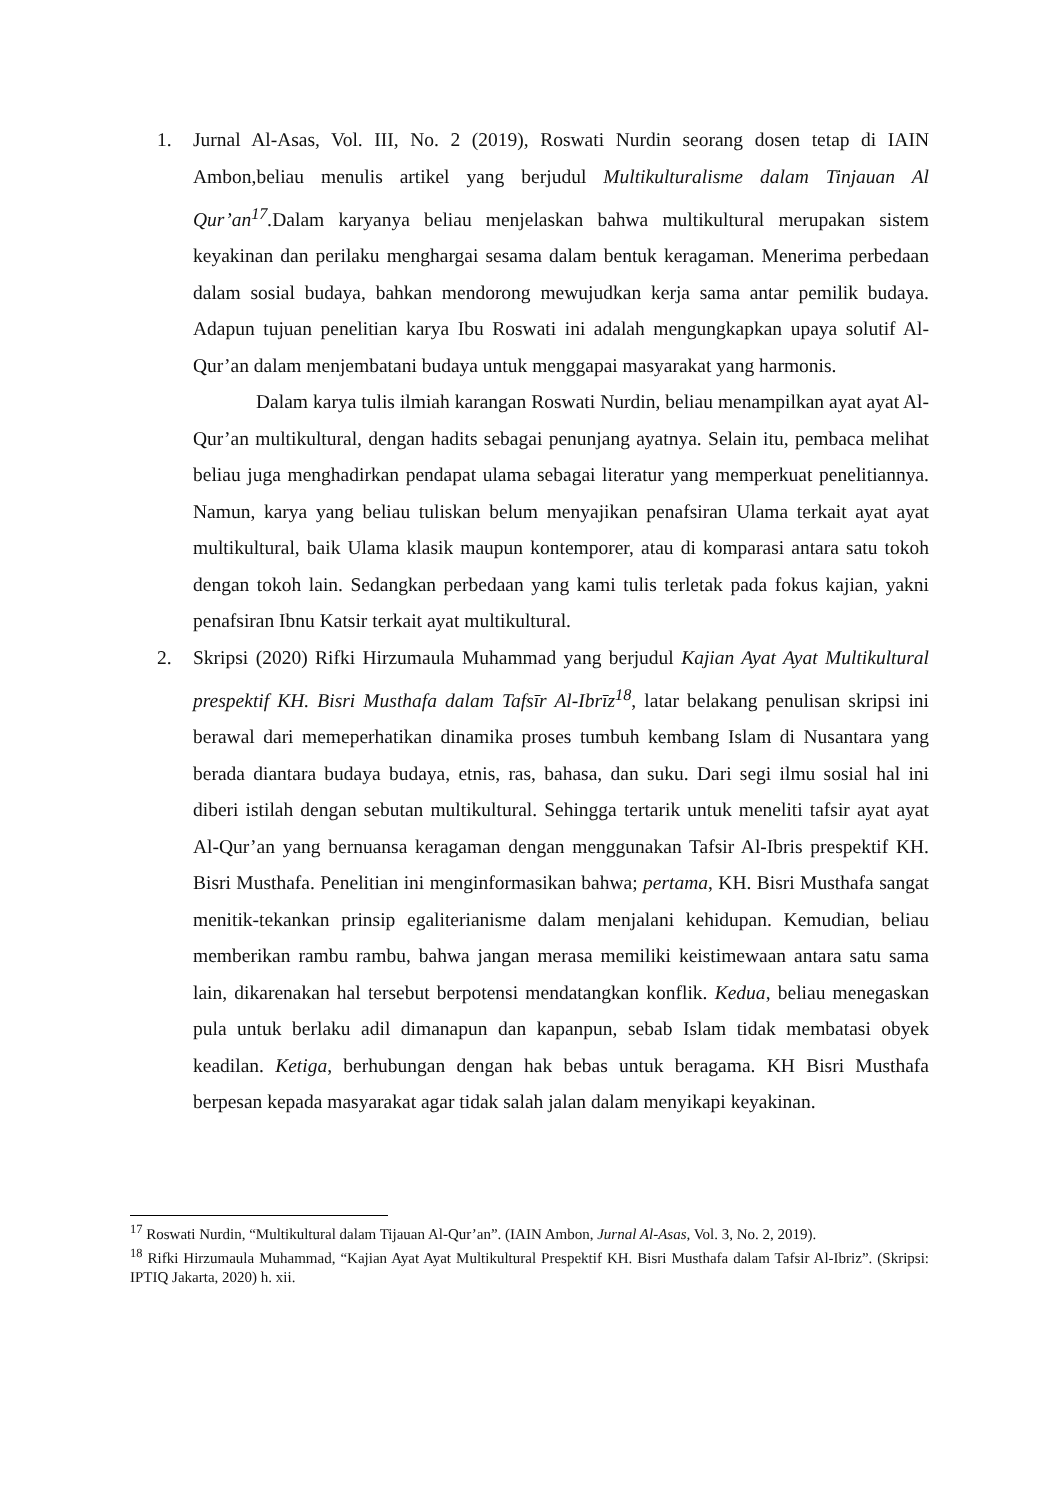1. Jurnal Al-Asas, Vol. III, No. 2 (2019), Roswati Nurdin seorang dosen tetap di IAIN Ambon,beliau menulis artikel yang berjudul Multikulturalisme dalam Tinjauan Al Qur’an<sup>17</sup>. Dalam karyanya beliau menjelaskan bahwa multikultural merupakan sistem keyakinan dan perilaku menghargai sesama dalam bentuk keragaman. Menerima perbedaan dalam sosial budaya, bahkan mendorong mewujudkan kerja sama antar pemilik budaya. Adapun tujuan penelitian karya Ibu Roswati ini adalah mengungkapkan upaya solutif Al-Qur’an dalam menjembatani budaya untuk menggapai masyarakat yang harmonis.
Dalam karya tulis ilmiah karangan Roswati Nurdin, beliau menampilkan ayat ayat Al-Qur’an multikultural, dengan hadits sebagai penunjang ayatnya. Selain itu, pembaca melihat beliau juga menghadirkan pendapat ulama sebagai literatur yang memperkuat penelitiannya. Namun, karya yang beliau tuliskan belum menyajikan penafsiran Ulama terkait ayat ayat multikultural, baik Ulama klasik maupun kontemporer, atau di komparasi antara satu tokoh dengan tokoh lain. Sedangkan perbedaan yang kami tulis terletak pada fokus kajian, yakni penafsiran Ibnu Katsir terkait ayat multikultural.
2. Skripsi (2020) Rifki Hirzumaula Muhammad yang berjudul Kajian Ayat Ayat Multikultural prespektif KH. Bisri Musthafa dalam Tafsīr Al-Ibrīz<sup>18</sup>, latar belakang penulisan skripsi ini berawal dari memeperhatikan dinamika proses tumbuh kembang Islam di Nusantara yang berada diantara budaya budaya, etnis, ras, bahasa, dan suku. Dari segi ilmu sosial hal ini diberi istilah dengan sebutan multikultural. Sehingga tertarik untuk meneliti tafsir ayat ayat Al-Qur’an yang bernuansa keragaman dengan menggunakan Tafsir Al-Ibris prespektif KH. Bisri Musthafa. Penelitian ini menginformasikan bahwa; pertama, KH. Bisri Musthafa sangat menitik-tekankan prinsip egaliterianisme dalam menjalani kehidupan. Kemudian, beliau memberikan rambu rambu, bahwa jangan merasa memiliki keistimewaan antara satu sama lain, dikarenakan hal tersebut berpotensi mendatangkan konflik. Kedua, beliau menegaskan pula untuk berlaku adil dimanapun dan kapanpun, sebab Islam tidak membatasi obyek keadilan. Ketiga, berhubungan dengan hak bebas untuk beragama. KH Bisri Musthafa berpesan kepada masyarakat agar tidak salah jalan dalam menyikapi keyakinan.
<sup>17</sup> Roswati Nurdin, “Multikultural dalam Tijauan Al-Qur’an”. (IAIN Ambon, Jurnal Al-Asas, Vol. 3, No. 2, 2019).
<sup>18</sup> Rifki Hirzumaula Muhammad, “Kajian Ayat Ayat Multikultural Prespektif KH. Bisri Musthafa dalam Tafsir Al-Ibriz”. (Skripsi: IPTIQ Jakarta, 2020) h. xii.